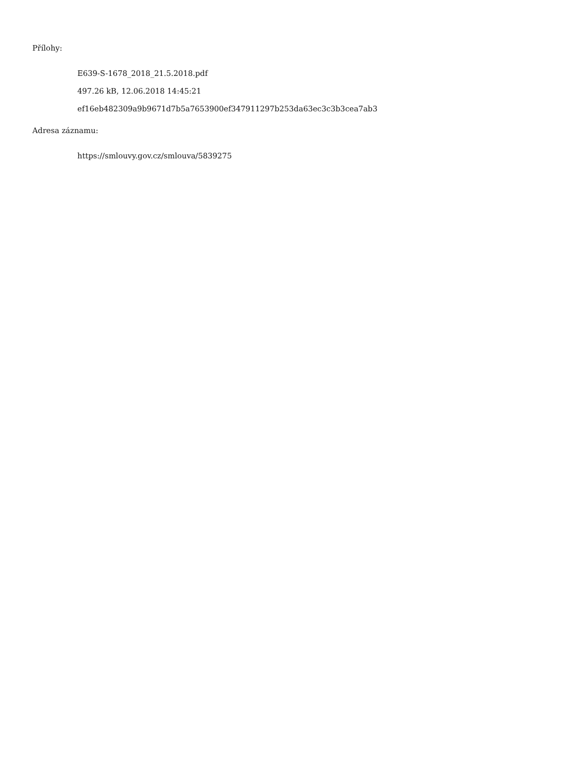Přílohy:
E639-S-1678_2018_21.5.2018.pdf
497.26 kB, 12.06.2018 14:45:21
ef16eb482309a9b9671d7b5a7653900ef347911297b253da63ec3c3b3cea7ab3
Adresa záznamu:
https://smlouvy.gov.cz/smlouva/5839275